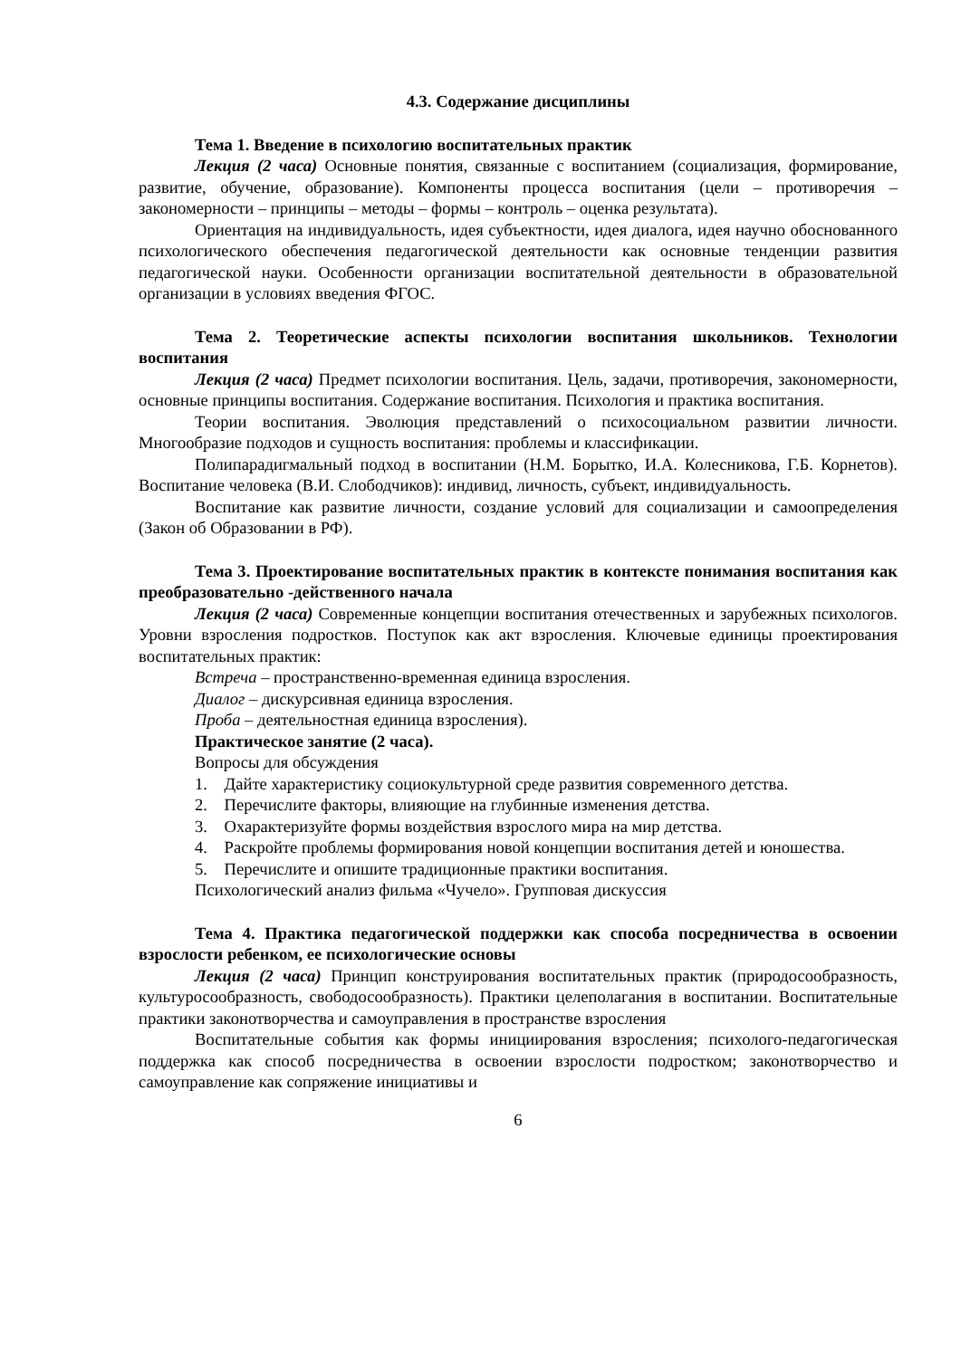4.3. Содержание дисциплины
Тема 1. Введение в психологию воспитательных практик
Лекция (2 часа) Основные понятия, связанные с воспитанием (социализация, формирование, развитие, обучение, образование). Компоненты процесса воспитания (цели – противоречия – закономерности – принципы – методы – формы – контроль – оценка результата).
Ориентация на индивидуальность, идея субъектности, идея диалога, идея научно обоснованного психологического обеспечения педагогической деятельности как основные тенденции развития педагогической науки. Особенности организации воспитательной деятельности в образовательной организации в условиях введения ФГОС.
Тема 2. Теоретические аспекты психологии воспитания школьников. Технологии воспитания
Лекция (2 часа) Предмет психологии воспитания. Цель, задачи, противоречия, закономерности, основные принципы воспитания. Содержание воспитания. Психология и практика воспитания.
Теории воспитания. Эволюция представлений о психосоциальном развитии личности. Многообразие подходов и сущность воспитания: проблемы и классификации.
Полипарадигмальный подход в воспитании (Н.М. Борытко, И.А. Колесникова, Г.Б. Корнетов). Воспитание человека (В.И. Слободчиков): индивид, личность, субъект, индивидуальность.
Воспитание как развитие личности, создание условий для социализации и самоопределения (Закон об Образовании в РФ).
Тема 3. Проектирование воспитательных практик в контексте понимания воспитания как преобразовательно -действенного начала
Лекция (2 часа) Современные концепции воспитания отечественных и зарубежных психологов. Уровни взросления подростков. Поступок как акт взросления. Ключевые единицы проектирования воспитательных практик:
Встреча – пространственно-временная единица взросления.
Диалог – дискурсивная единица взросления.
Проба – деятельностная единица взросления).
Практическое занятие (2 часа).
Вопросы для обсуждения
1. Дайте характеристику социокультурной среде развития современного детства.
2. Перечислите факторы, влияющие на глубинные изменения детства.
3. Охарактеризуйте формы воздействия взрослого мира на мир детства.
4. Раскройте проблемы формирования новой концепции воспитания детей и юношества.
5. Перечислите и опишите традиционные практики воспитания.
Психологический анализ фильма «Чучело». Групповая дискуссия
Тема 4. Практика педагогической поддержки как способа посредничества в освоении взрослости ребенком, ее психологические основы
Лекция (2 часа) Принцип конструирования воспитательных практик (природосообразность, культуросообразность, свободосообразность). Практики целеполагания в воспитании. Воспитательные практики законотворчества и самоуправления в пространстве взросления
Воспитательные события как формы инициирования взросления; психолого-педагогическая поддержка как способ посредничества в освоении взрослости подростком; законотворчество и самоуправление как сопряжение инициативы и
6